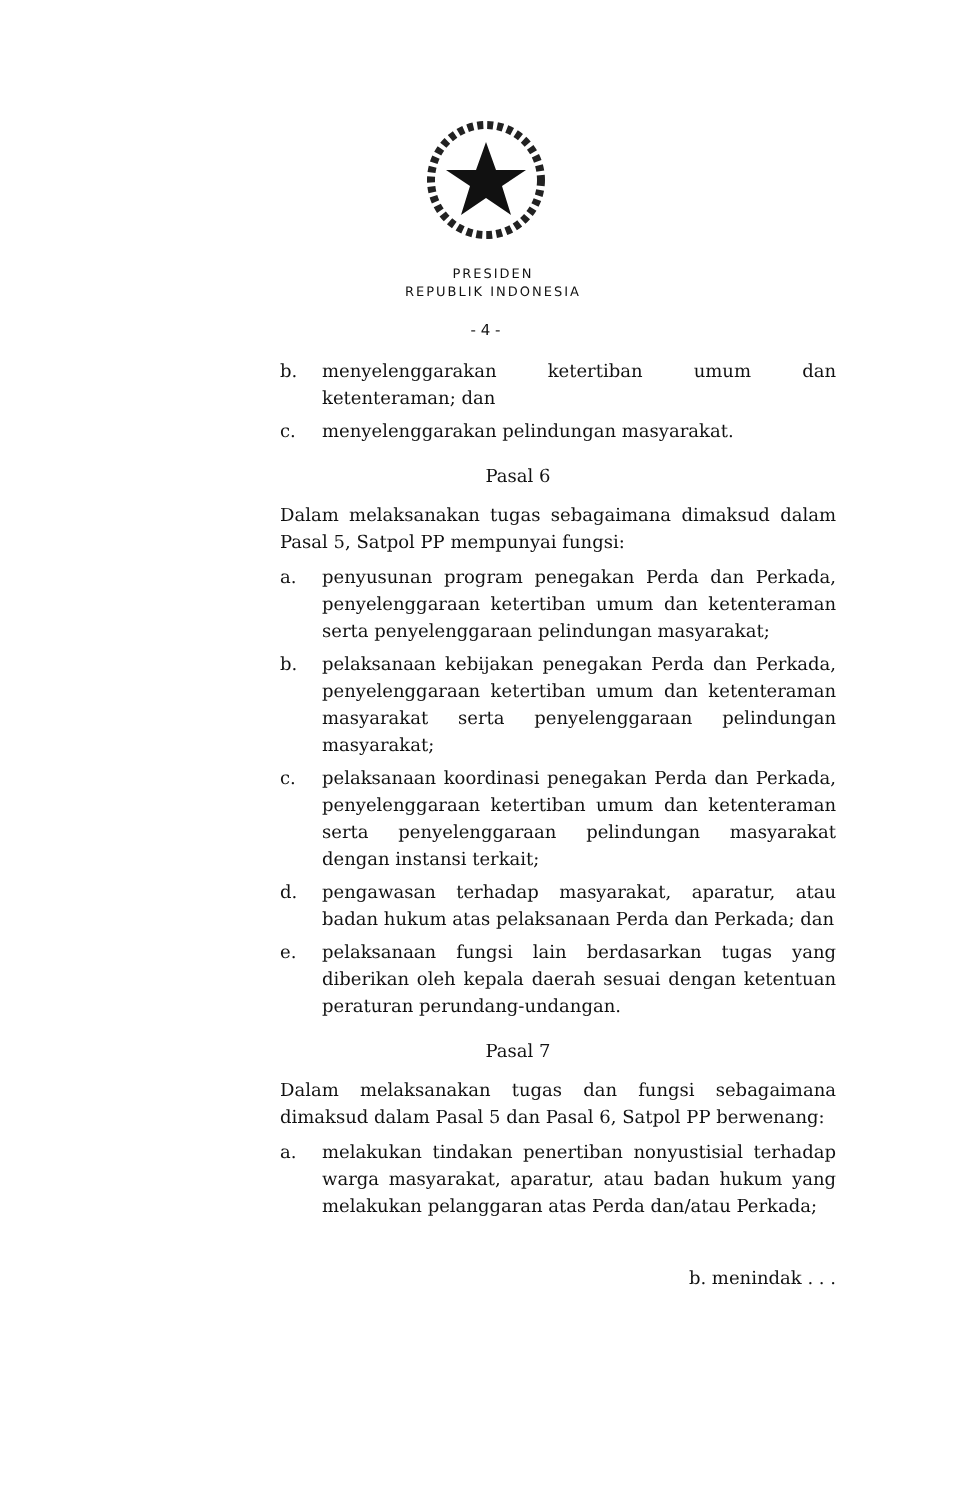PRESIDEN
REPUBLIK INDONESIA
- 4 -
b. menyelenggarakan ketertiban umum dan ketenteraman; dan
c. menyelenggarakan pelindungan masyarakat.
Pasal 6
Dalam melaksanakan tugas sebagaimana dimaksud dalam Pasal 5, Satpol PP mempunyai fungsi:
a. penyusunan program penegakan Perda dan Perkada, penyelenggaraan ketertiban umum dan ketenteraman serta penyelenggaraan pelindungan masyarakat;
b. pelaksanaan kebijakan penegakan Perda dan Perkada, penyelenggaraan ketertiban umum dan ketenteraman masyarakat serta penyelenggaraan pelindungan masyarakat;
c. pelaksanaan koordinasi penegakan Perda dan Perkada, penyelenggaraan ketertiban umum dan ketenteraman serta penyelenggaraan pelindungan masyarakat dengan instansi terkait;
d. pengawasan terhadap masyarakat, aparatur, atau badan hukum atas pelaksanaan Perda dan Perkada; dan
e. pelaksanaan fungsi lain berdasarkan tugas yang diberikan oleh kepala daerah sesuai dengan ketentuan peraturan perundang-undangan.
Pasal 7
Dalam melaksanakan tugas dan fungsi sebagaimana dimaksud dalam Pasal 5 dan Pasal 6, Satpol PP berwenang:
a. melakukan tindakan penertiban nonyustisial terhadap warga masyarakat, aparatur, atau badan hukum yang melakukan pelanggaran atas Perda dan/atau Perkada;
b. menindak . . .